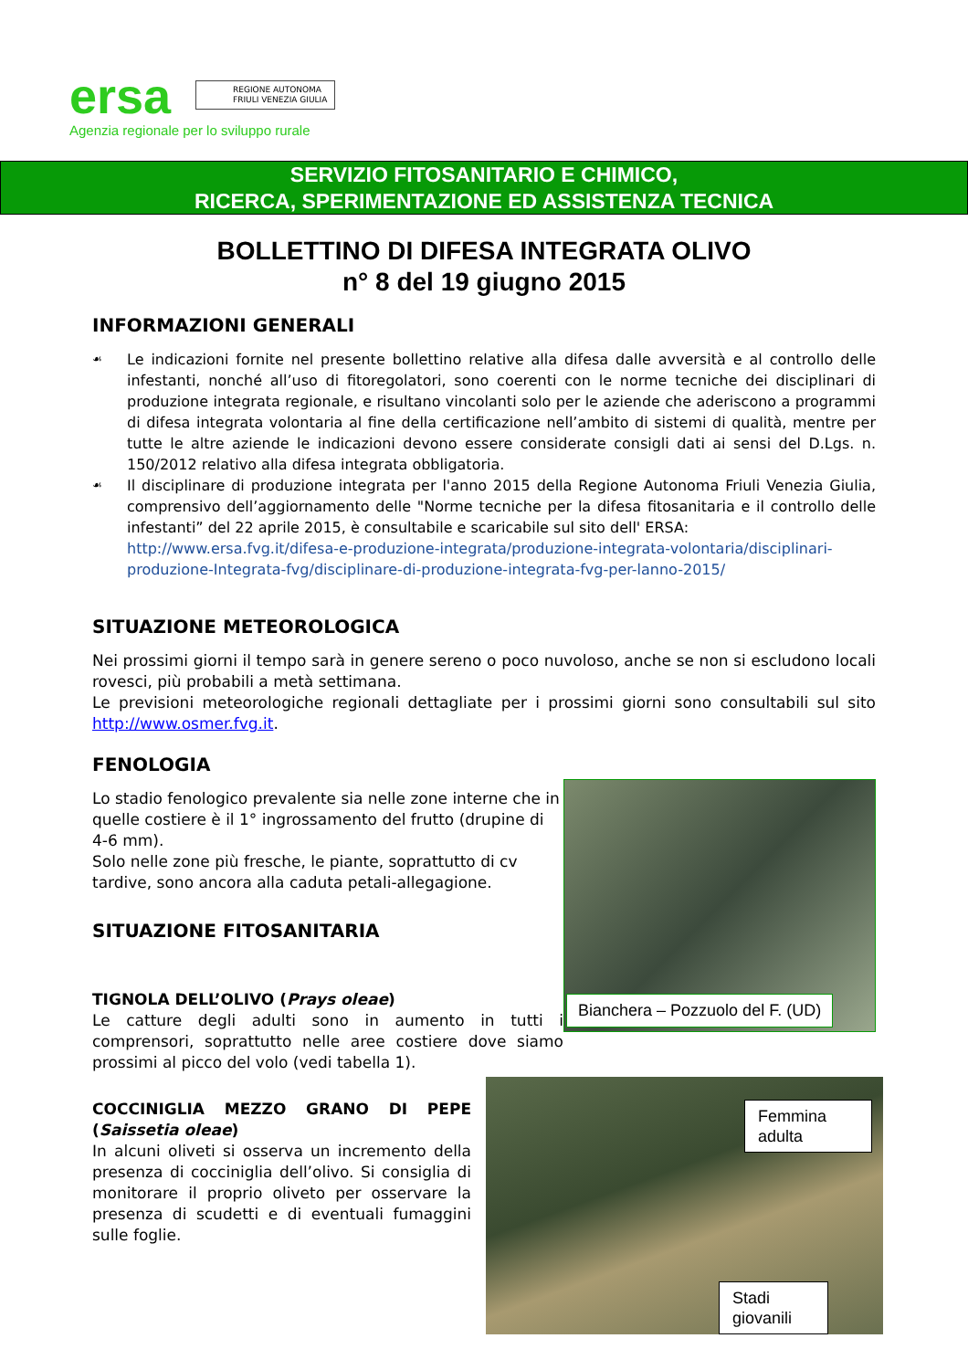ersa
REGIONE AUTONOMA
FRIULI VENEZIA GIULIA
Agenzia regionale per lo sviluppo rurale
SERVIZIO FITOSANITARIO E CHIMICO,
RICERCA, SPERIMENTAZIONE ED ASSISTENZA TECNICA
BOLLETTINO DI DIFESA INTEGRATA OLIVO
n° 8 del 19 giugno 2015
INFORMAZIONI GENERALI
☙
Le indicazioni fornite nel presente bollettino relative alla difesa dalle avversità e al controllo delle infestanti, nonché all’uso di fitoregolatori, sono coerenti con le norme tecniche dei disciplinari di produzione integrata regionale, e risultano vincolanti solo per le aziende che aderiscono a programmi di difesa integrata volontaria al fine della certificazione nell’ambito di sistemi di qualità, mentre per tutte le altre aziende le indicazioni devono essere considerate consigli dati ai sensi del D.Lgs. n. 150/2012 relativo alla difesa integrata obbligatoria.
☙
Il disciplinare di produzione integrata per l'anno 2015 della Regione Autonoma Friuli Venezia Giulia, comprensivo dell’aggiornamento delle "Norme tecniche per la difesa fitosanitaria e il controllo delle infestanti” del 22 aprile 2015, è consultabile e scaricabile sul sito dell' ERSA:
http://www.ersa.fvg.it/difesa-e-produzione-integrata/produzione-integrata-volontaria/disciplinari-produzione-Integrata-fvg/disciplinare-di-produzione-integrata-fvg-per-lanno-2015/
SITUAZIONE METEOROLOGICA
Nei prossimi giorni il tempo sarà in genere sereno o poco nuvoloso, anche se non si escludono locali rovesci, più probabili a metà settimana.
Le previsioni meteorologiche regionali dettagliate per i prossimi giorni sono consultabili sul sito http://www.osmer.fvg.it.
FENOLOGIA
Bianchera – Pozzuolo del F. (UD)
Lo stadio fenologico prevalente sia nelle zone interne che in quelle costiere è il 1° ingrossamento del frutto (drupine di 4-6 mm).
Solo nelle zone più fresche, le piante, soprattutto di cv tardive, sono ancora alla caduta petali-allegagione.
SITUAZIONE FITOSANITARIA
TIGNOLA DELL’OLIVO (Prays oleae)
Le catture degli adulti sono in aumento in tutti i comprensori, soprattutto nelle aree costiere dove siamo prossimi al picco del volo (vedi tabella 1).
Femmina
adulta
Stadi
giovanili
COCCINIGLIA MEZZO GRANO DI PEPE (Saissetia oleae)
In alcuni oliveti si osserva un incremento della presenza di cocciniglia dell’olivo. Si consiglia di monitorare il proprio oliveto per osservare la presenza di scudetti e di eventuali fumaggini sulle foglie.